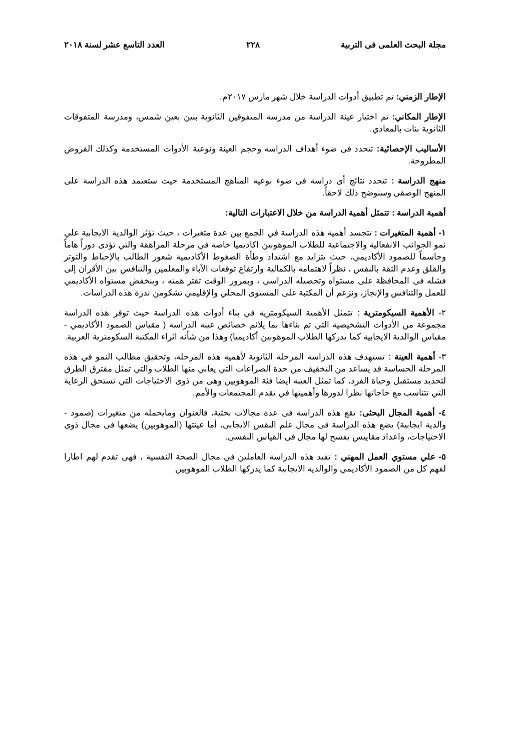مجلة البحث العلمى فى التربية ٢٢٨ العدد التاسع عشر لسنة ٢٠١٨
الإطار الزمني: تم تطبيق أدوات الدراسة خلال شهر مارس ٢٠١٧م.
الإطار المكاني: تم اختيار عينة الدراسة من مدرسة المتفوقين الثانوية بنين بعين شمس، ومدرسة المتفوقات الثانوية بنات بالمعادي.
الأساليب الإحصائية: تتحدد فى ضوء أهداف الدراسة وحجم العينة ونوعية الأدوات المستخدمة وكذلك الفروض المطروحة.
منهج الدراسة : تتحدد نتائج أى دراسة فى ضوء نوعية المناهج المستخدمة حيث ستعتمد هذه الدراسة على المنهج الوصفى وسنوضح ذلك لاحقاً.
أهمية الدراسة : تتمثل أهمية الدراسة من خلال الاعتبارات التالية:
١- أهمية المتغيرات : تتجسد أهمية هذه الدراسة في الجمع بين عدة متغيرات ، حيث تؤثر الوالدية الايجابية علي نمو الجوانب الانفعالية والاجتماعية للطلاب الموهوبين اكاديميا خاصة في مرحلة المراهقة والتي تؤدى دوراً هاماً وحاسماً للصمود الأكاديمي، حيث يتزايد مع اشتداد وطأة الضغوط الأكاديمية شعور الطالب بالإحباط والتوتر والقلق وعدم الثقة بالنفس ، نظراً لاهتمامة بالكمالية وارتفاع توقعات الآباء والمعلمين والتنافس بين الأقران إلى فشله فى المحافظة على مستواه وتحصيله الدراسى ، وبمرور الوقت تفتر همته ، وينخفض مستواه الأكاديمي للعمل والتنافس والإنجاز، ونزعم أن المكتبة على المستوى المحلي والإقليمي تشكومن ندرة هذه الدراسات.
٢- الأهمية السيكومترية : تتمثل الأهمية السيكومترية في بناء أدوات هذه الدراسة حيث توفر هذه الدراسة مجموعة من الأدوات التشخيصية التي تم بناءها بما يلائم خصائص عينة الدراسة ( مقياس الصمود الأكاديمي - مقياس الوالدية الايجابية كما يدركها الطلاب الموهوبين أكاديميا) وهذا من شأنه اثراء المكتبة السكومترية العربية.
٣- أهمية العينة : تستهدف هذه الدراسة المرحلة الثانوية لأهمية هذه المرحلة، وتحقيق مطالب النمو في هذه المرحلة الحساسة قد يساعد من التخفيف من حدة الصراعات التي يعاني منها الطلاب والتي تمثل مفترق الطرق لتحديد مستقبل وحياة الفرد، كما تمثل العينة ايضا فئة الموهوبين وهى من ذوى الاحتياجات التي تستحق الرعاية التي تتناسب مع حاجاتها نظرا لدورها وأهميتها في تقدم المجتمعات والأمم.
٤- أهمية المجال البحثى: تقع هذه الدراسة فى عدة مجالات بحثية، فالعنوان ومايحمله من متغيرات (صمود - والدية ايجابية) يضع هذه الدراسة فى مجال علم النفس الايجابى، أما عينتها (الموهوبين) يضعها فى مجال ذوى الاحتياجات، واعداد مقاييس يفسح لها مجال فى القياس النفسى.
٥- علي مستوي العمل المهني : تفيد هذه الدراسة العاملين في مجال الصحة النفسية ، فهى تقدم لهم اطارا لفهم كل من الصمود الأكاديمي والوالدية الايجابية كما يدركها الطلاب الموهوبين